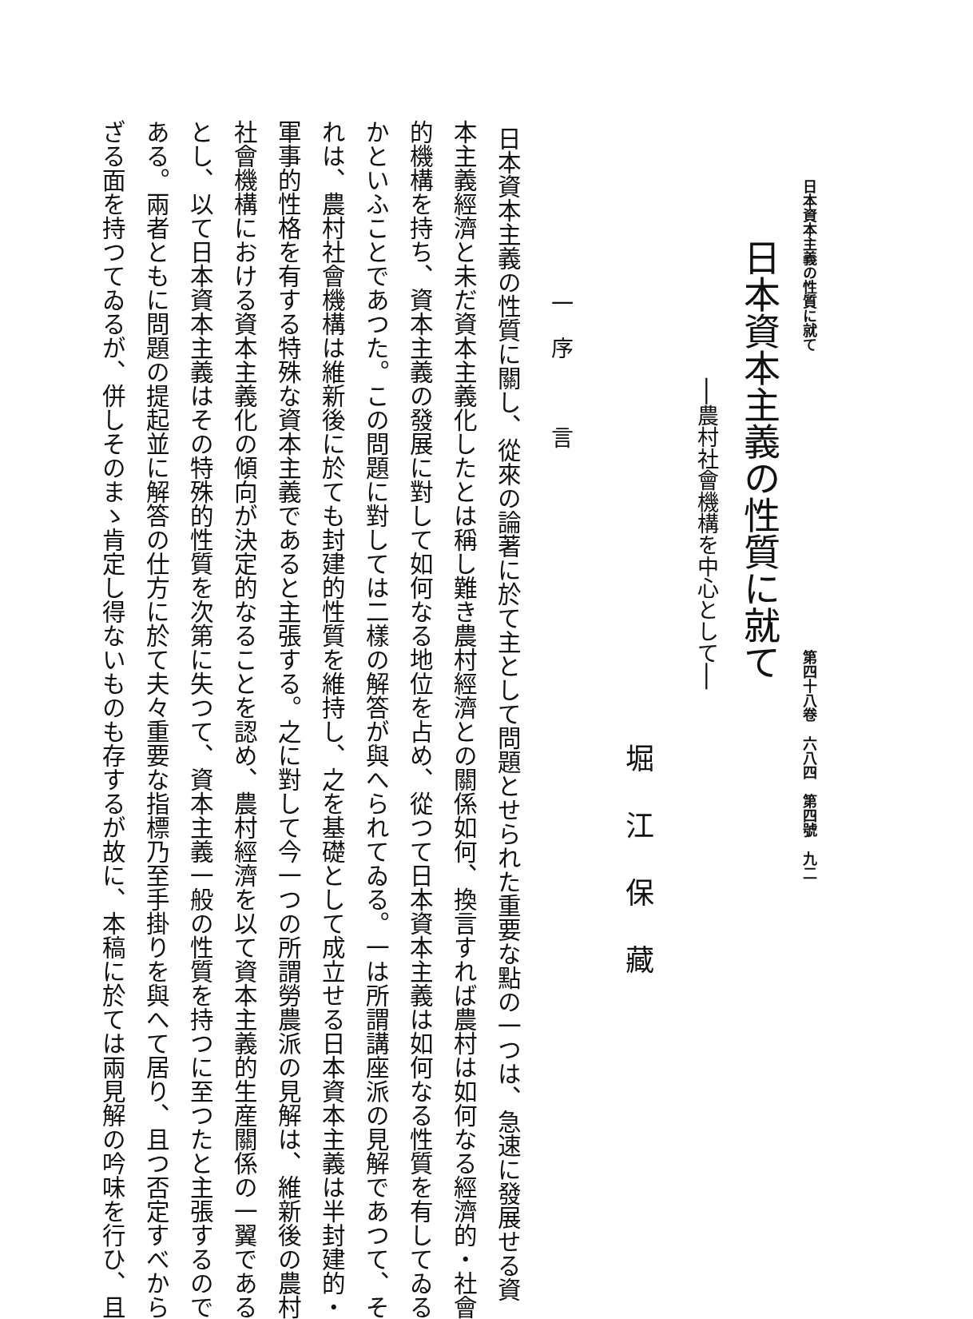日本資本主義の性質に就て 第四十八卷　六八四　第四號　九二
日本資本主義の性質に就て
──農村社會機構を中心として──
堀江保藏
一　序　　　言
日本資本主義の性質に關し、從來の論著に於て主として問題とせられた重要な點の一つは、急速に發展せる資
本主義經濟と未だ資本主義化したとは稱し難き農村經濟との關係如何、換言すれば農村は如何なる經濟的・社會
的機構を持ち、資本主義の發展に對して如何なる地位を占め、從つて日本資本主義は如何なる性質を有してゐる
かといふことであつた。この問題に對しては二樣の解答が與へられてゐる。一は所謂講座派の見解であつて、そ
れは、農村社會機構は維新後に於ても封建的性質を維持し、之を基礎として成立せる日本資本主義は半封建的・
軍事的性格を有する特殊な資本主義であると主張する。之に對して今一つの所謂勞農派の見解は、維新後の農村
社會機構における資本主義化の傾向が決定的なることを認め、農村經濟を以て資本主義的生産關係の一翼である
とし、以て日本資本主義はその特殊的性質を次第に失つて、資本主義一般の性質を持つに至つたと主張するので
ある。兩者ともに問題の提起並に解答の仕方に於て夫々重要な指標乃至手掛りを與へて居り、且つ否定すべから
ざる面を持つてゐるが、併しそのまゝ肯定し得ないものも存するが故に、本稿に於ては兩見解の吟味を行ひ、且